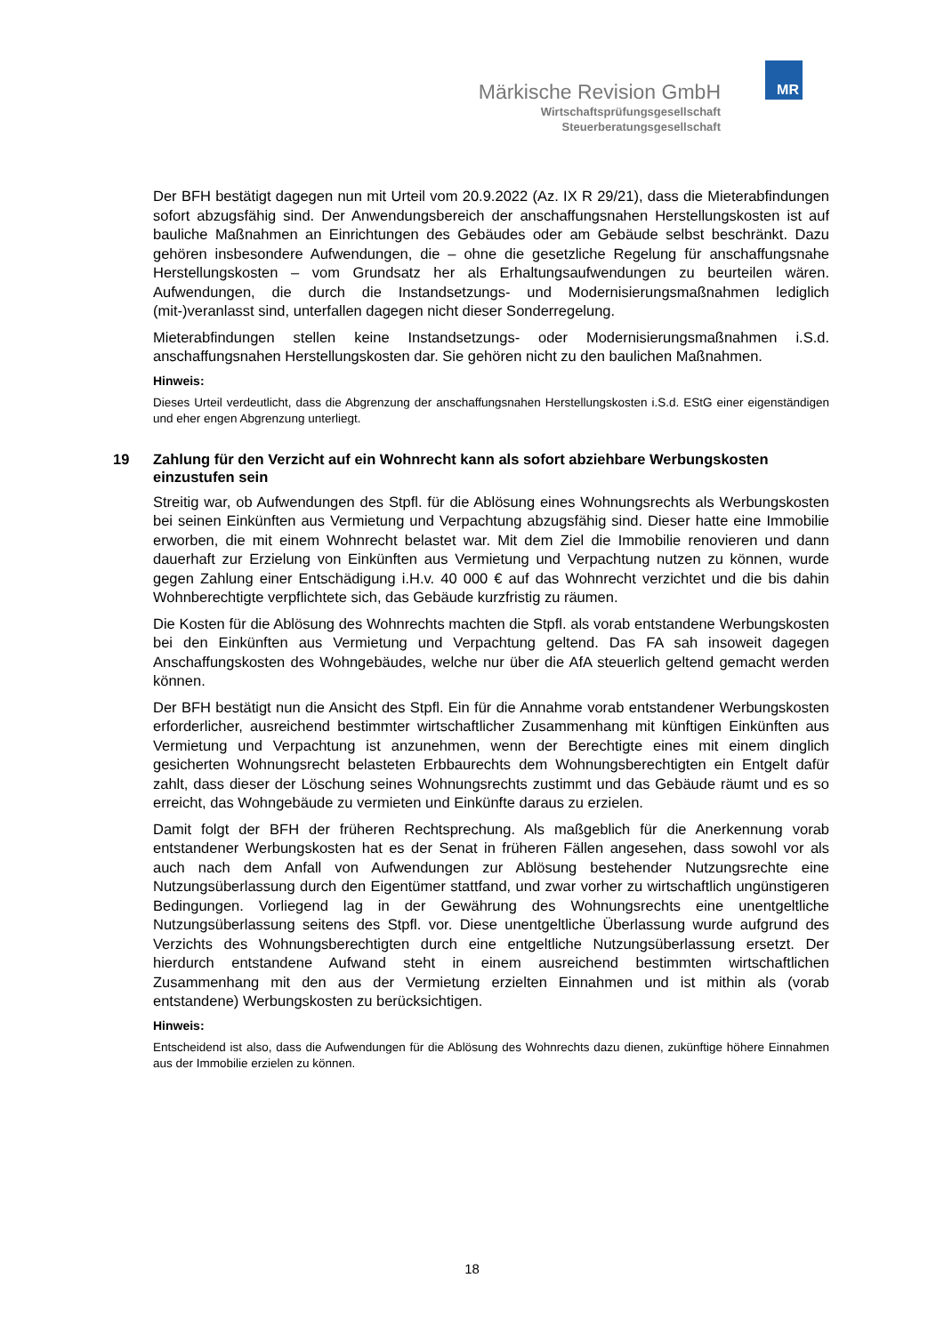MR
Märkische Revision GmbH
Wirtschaftsprüfungsgesellschaft
Steuerberatungsgesellschaft
Der BFH bestätigt dagegen nun mit Urteil vom 20.9.2022 (Az. IX R 29/21), dass die Mieterabfindungen sofort abzugsfähig sind. Der Anwendungsbereich der anschaffungsnahen Herstellungskosten ist auf bauliche Maßnahmen an Einrichtungen des Gebäudes oder am Gebäude selbst beschränkt. Dazu gehören insbesondere Aufwendungen, die – ohne die gesetzliche Regelung für anschaffungsnahe Herstellungskosten – vom Grundsatz her als Erhaltungsaufwendungen zu beurteilen wären. Aufwendungen, die durch die Instandsetzungs- und Modernisierungsmaßnahmen lediglich (mit-)veranlasst sind, unterfallen dagegen nicht dieser Sonderregelung.
Mieterabfindungen stellen keine Instandsetzungs- oder Modernisierungsmaßnahmen i.S.d. anschaffungsnahen Herstellungskosten dar. Sie gehören nicht zu den baulichen Maßnahmen.
Hinweis:
Dieses Urteil verdeutlicht, dass die Abgrenzung der anschaffungsnahen Herstellungskosten i.S.d. EStG einer eigenständigen und eher engen Abgrenzung unterliegt.
19 Zahlung für den Verzicht auf ein Wohnrecht kann als sofort abziehbare Werbungskosten einzustufen sein
Streitig war, ob Aufwendungen des Stpfl. für die Ablösung eines Wohnungsrechts als Werbungskosten bei seinen Einkünften aus Vermietung und Verpachtung abzugsfähig sind. Dieser hatte eine Immobilie erworben, die mit einem Wohnrecht belastet war. Mit dem Ziel die Immobilie renovieren und dann dauerhaft zur Erzielung von Einkünften aus Vermietung und Verpachtung nutzen zu können, wurde gegen Zahlung einer Entschädigung i.H.v. 40 000 € auf das Wohnrecht verzichtet und die bis dahin Wohnberechtigte verpflichtete sich, das Gebäude kurzfristig zu räumen.
Die Kosten für die Ablösung des Wohnrechts machten die Stpfl. als vorab entstandene Werbungskosten bei den Einkünften aus Vermietung und Verpachtung geltend. Das FA sah insoweit dagegen Anschaffungskosten des Wohngebäudes, welche nur über die AfA steuerlich geltend gemacht werden können.
Der BFH bestätigt nun die Ansicht des Stpfl. Ein für die Annahme vorab entstandener Werbungskosten erforderlicher, ausreichend bestimmter wirtschaftlicher Zusammenhang mit künftigen Einkünften aus Vermietung und Verpachtung ist anzunehmen, wenn der Berechtigte eines mit einem dinglich gesicherten Wohnungsrecht belasteten Erbbaurechts dem Wohnungsberechtigten ein Entgelt dafür zahlt, dass dieser der Löschung seines Wohnungsrechts zustimmt und das Gebäude räumt und es so erreicht, das Wohngebäude zu vermieten und Einkünfte daraus zu erzielen.
Damit folgt der BFH der früheren Rechtsprechung. Als maßgeblich für die Anerkennung vorab entstandener Werbungskosten hat es der Senat in früheren Fällen angesehen, dass sowohl vor als auch nach dem Anfall von Aufwendungen zur Ablösung bestehender Nutzungsrechte eine Nutzungsüberlassung durch den Eigentümer stattfand, und zwar vorher zu wirtschaftlich ungünstigeren Bedingungen. Vorliegend lag in der Gewährung des Wohnungsrechts eine unentgeltliche Nutzungsüberlassung seitens des Stpfl. vor. Diese unentgeltliche Überlassung wurde aufgrund des Verzichts des Wohnungsberechtigten durch eine entgeltliche Nutzungsüberlassung ersetzt. Der hierdurch entstandene Aufwand steht in einem ausreichend bestimmten wirtschaftlichen Zusammenhang mit den aus der Vermietung erzielten Einnahmen und ist mithin als (vorab entstandene) Werbungskosten zu berücksichtigen.
Hinweis:
Entscheidend ist also, dass die Aufwendungen für die Ablösung des Wohnrechts dazu dienen, zukünftige höhere Einnahmen aus der Immobilie erzielen zu können.
18